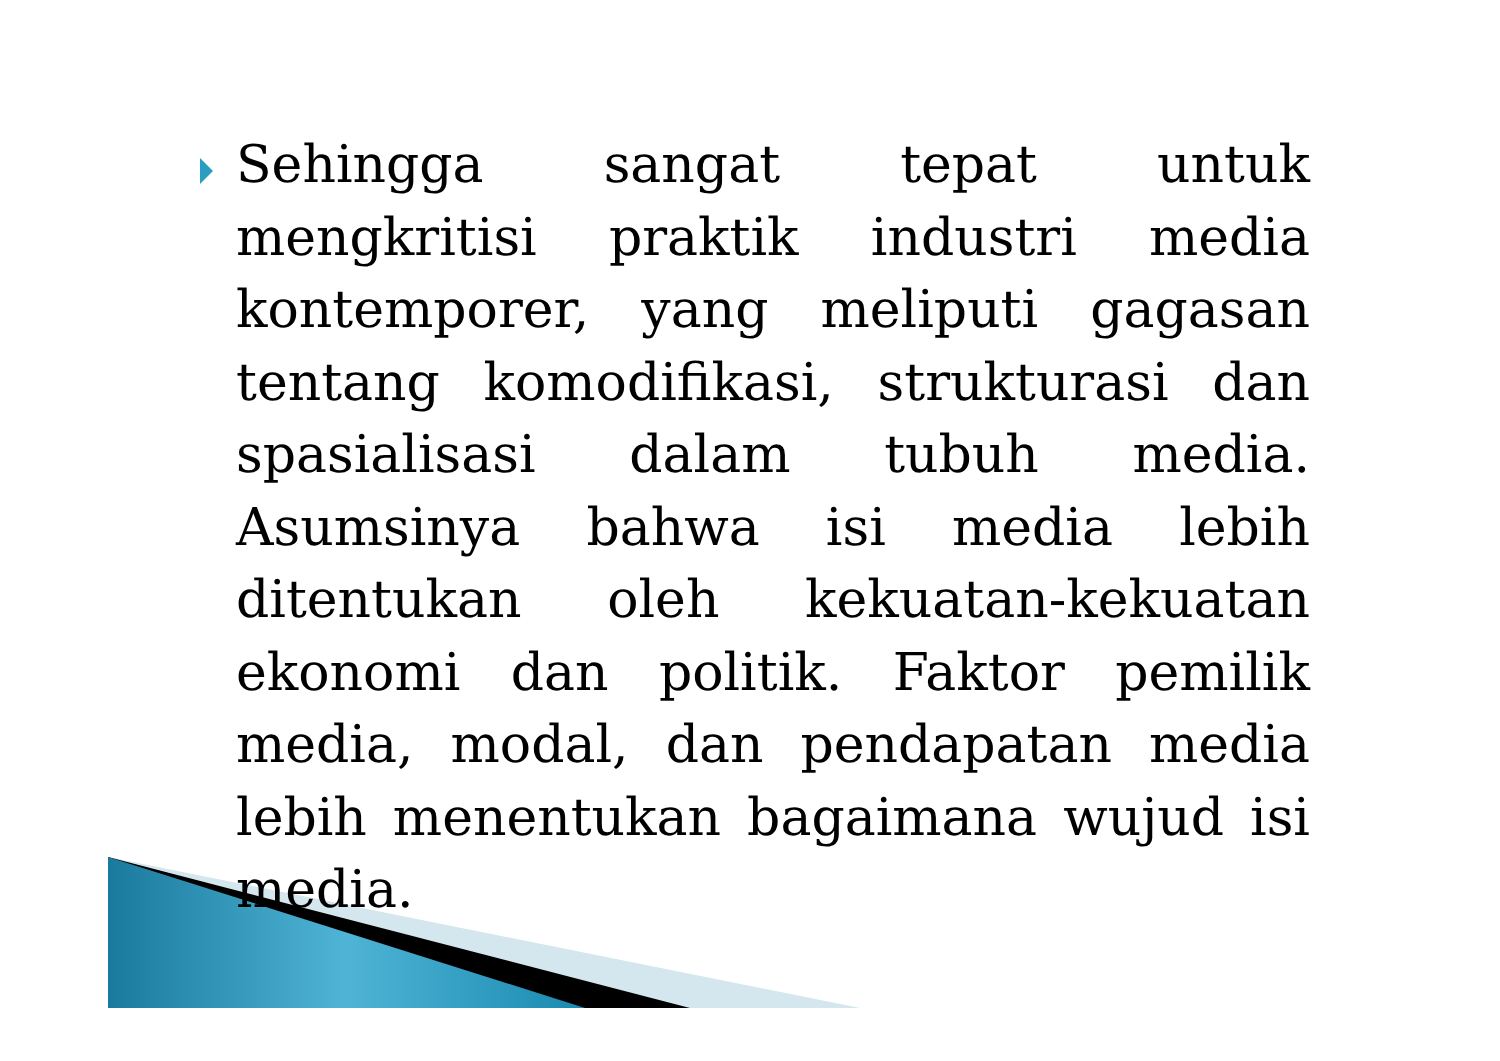Sehingga sangat tepat untuk mengkritisi praktik industri media kontemporer, yang meliputi gagasan tentang komodifikasi, strukturasi dan spasialisasi dalam tubuh media. Asumsinya bahwa isi media lebih ditentukan oleh kekuatan-kekuatan ekonomi dan politik. Faktor pemilik media, modal, dan pendapatan media lebih menentukan bagaimana wujud isi media.